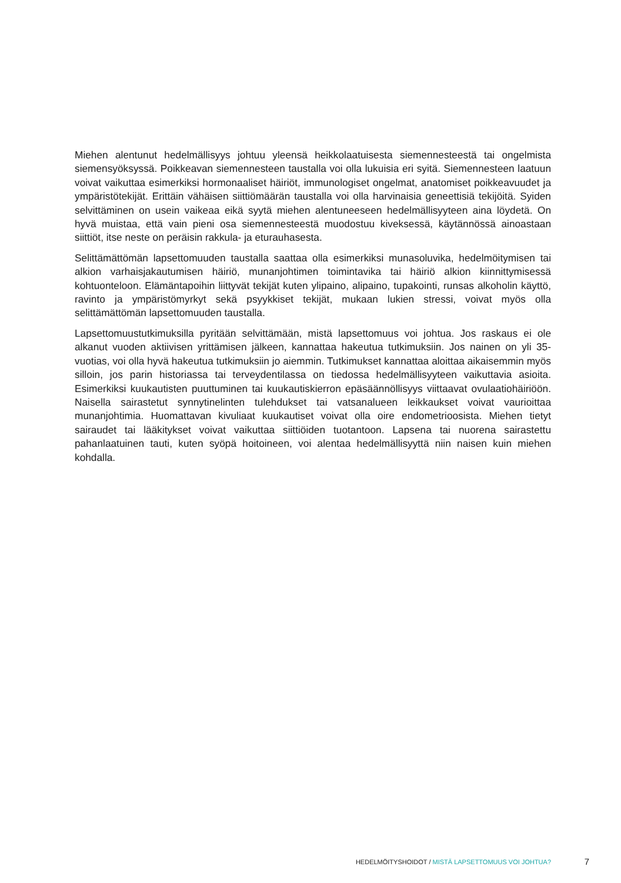Miehen alentunut hedelmällisyys johtuu yleensä heikkolaatuisesta siemennesteestä tai ongelmista siemensyöksyssä. Poikkeavan siemennesteen taustalla voi olla lukuisia eri syitä. Siemennesteen laatuun voivat vaikuttaa esimerkiksi hormonaaliset häiriöt, immunologiset ongelmat, anatomiset poikkeavuudet ja ympäristötekijät. Erittäin vähäisen siittiömäärän taustalla voi olla harvinaisia geneettisiä tekijöitä. Syiden selvittäminen on usein vaikeaa eikä syytä miehen alentuneeseen hedelmällisyyteen aina löydetä. On hyvä muistaa, että vain pieni osa siemennesteestä muodostuu kiveksessä, käytännössä ainoastaan siittiöt, itse neste on peräisin rakkula- ja eturauhasesta.
Selittämättömän lapsettomuuden taustalla saattaa olla esimerkiksi munasoluvika, hedelmöitymisen tai alkion varhaisjakautumisen häiriö, munanjohtimen toimintavika tai häiriö alkion kiinnittymisessä kohtuonteloon. Elämäntapoihin liittyvät tekijät kuten ylipaino, alipaino, tupakointi, runsas alkoholin käyttö, ravinto ja ympäristömyrkyt sekä psyykkiset tekijät, mukaan lukien stressi, voivat myös olla selittämättömän lapsettomuuden taustalla.
Lapsettomuustutkimuksilla pyritään selvittämään, mistä lapsettomuus voi johtua. Jos raskaus ei ole alkanut vuoden aktiivisen yrittämisen jälkeen, kannattaa hakeutua tutkimuksiin. Jos nainen on yli 35-vuotias, voi olla hyvä hakeutua tutkimuksiin jo aiemmin. Tutkimukset kannattaa aloittaa aikaisemmin myös silloin, jos parin historiassa tai terveydentilassa on tiedossa hedelmällisyyteen vaikuttavia asioita. Esimerkiksi kuukautisten puuttuminen tai kuukautiskierron epäsäännöllisyys viittaavat ovulaatiohäiriöön. Naisella sairastetut synnytinelinten tulehdukset tai vatsanalueen leikkaukset voivat vaurioittaa munanjohtimia. Huomattavan kivuliaat kuukautiset voivat olla oire endometrioosista. Miehen tietyt sairaudet tai lääkitykset voivat vaikuttaa siittiöiden tuotantoon. Lapsena tai nuorena sairastettu pahanlaatuinen tauti, kuten syöpä hoitoineen, voi alentaa hedelmällisyyttä niin naisen kuin miehen kohdalla.
HEDELMÖITYSHOIDOT / MISTÄ LAPSETTOMUUS VOI JOHTUA? 7